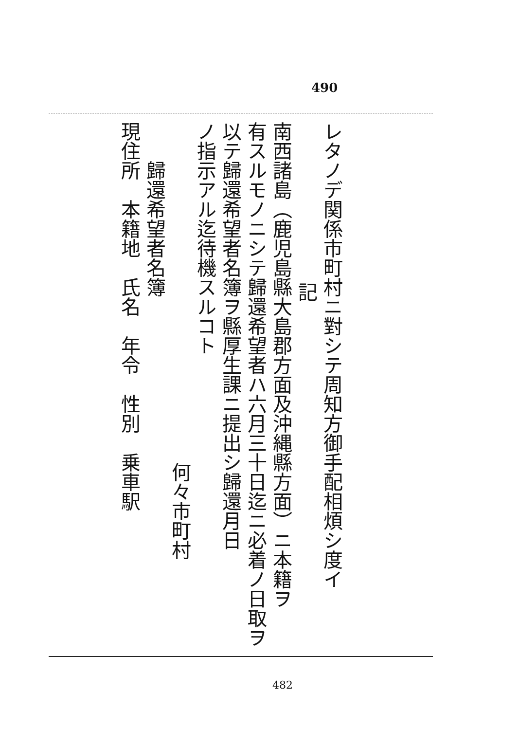490
レタノデ関係市町村ニ對シテ周知方御手配相煩シ度イ
記
南西諸島（鹿児島縣大島郡方面及沖縄縣方面）ニ本籍ヲ
有スルモノニシテ歸還希望者ハ六月三十日迄ニ必着ノ日取ヲ
以テ歸還希望者名簿ヲ縣厚生課ニ提出シ歸還月日
ノ指示アル迄待機スルコト
何々市町村
歸還希望者名簿
現住所　本籍地　氏名　年令　性別　乗車駅
482